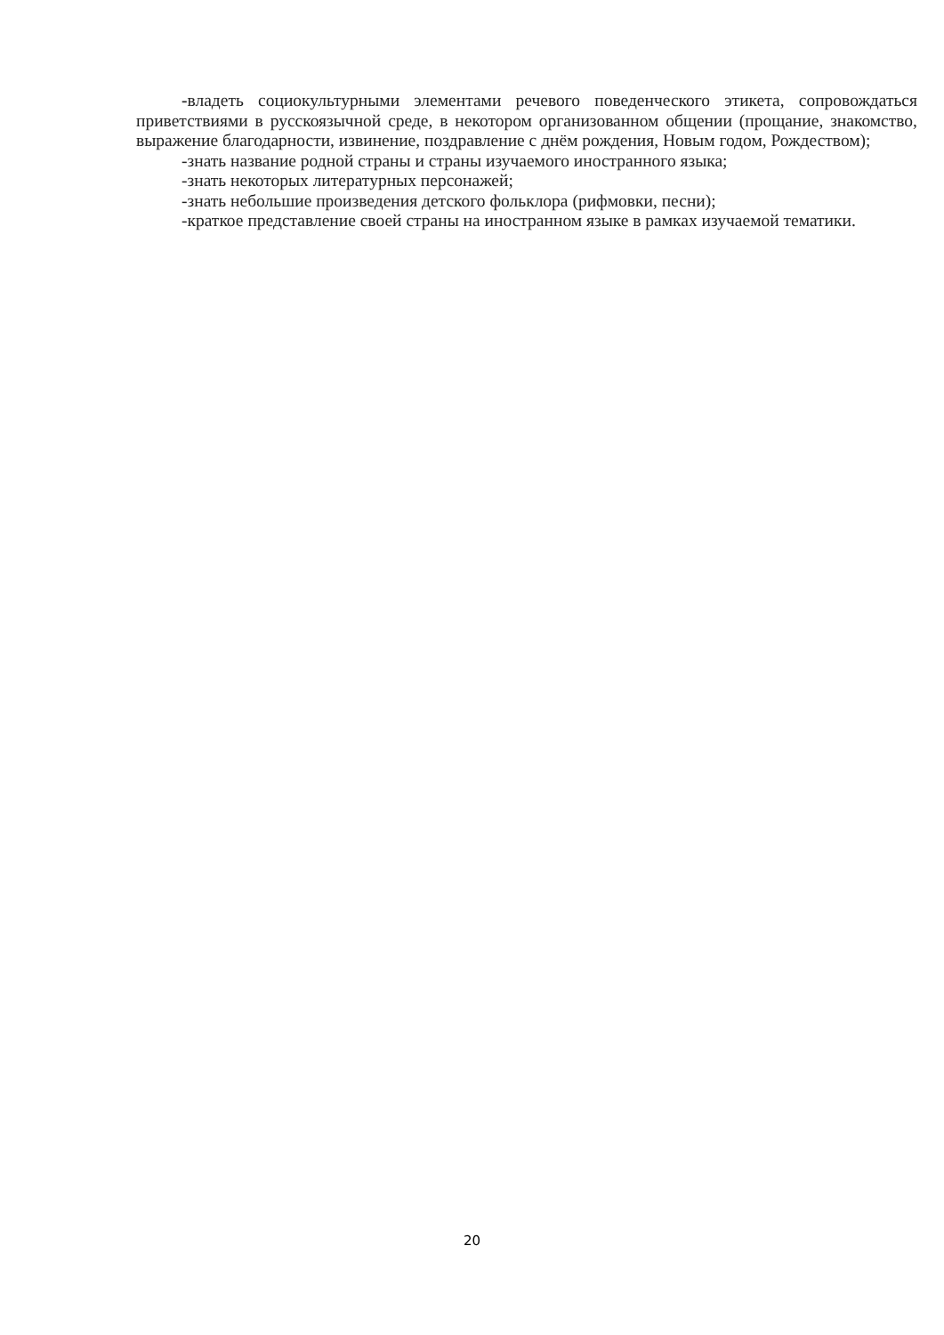-владеть социокультурными элементами речевого поведенческого этикета, сопровождаться приветствиями в русскоязычной среде, в некотором организованном общении (прощание, знакомство, выражение благодарности, извинение, поздравление с днём рождения, Новым годом, Рождеством);
-знать название родной страны и страны изучаемого иностранного языка;
-знать некоторых литературных персонажей;
-знать небольшие произведения детского фольклора (рифмовки, песни);
-краткое представление своей страны на иностранном языке в рамках изучаемой тематики.
20